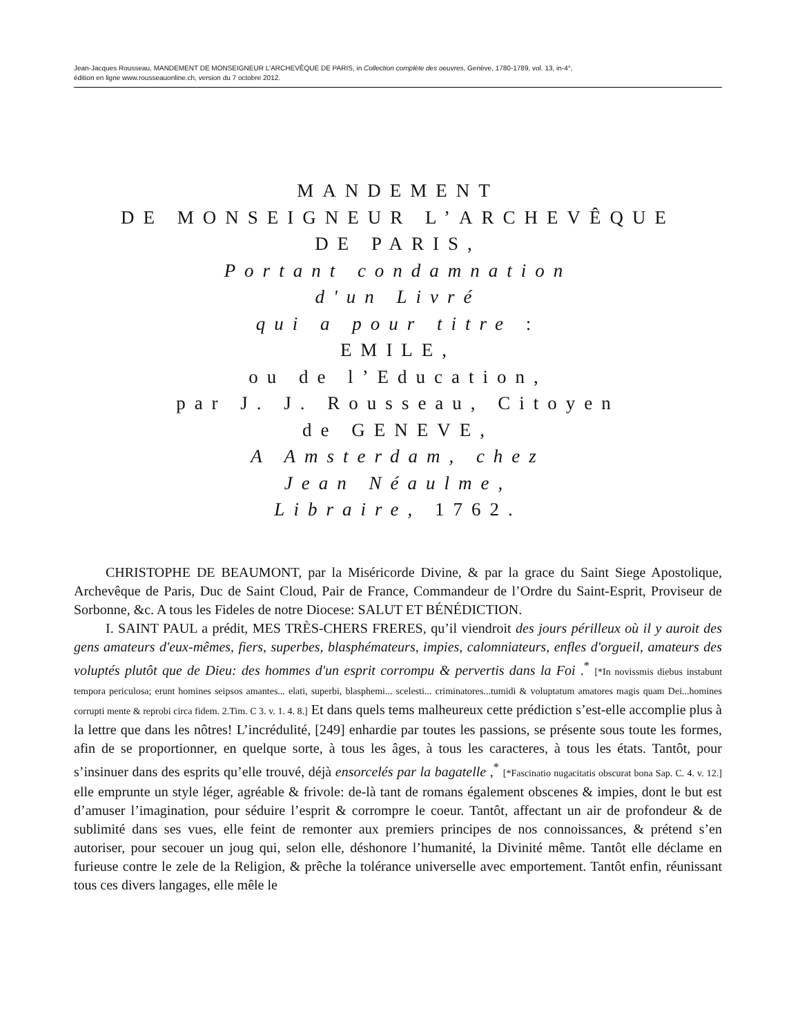Jean-Jacques Rousseau, MANDEMENT DE MONSEIGNEUR L'ARCHEVÊQUE DE PARIS, in Collection complète des oeuvres, Genève, 1780-1789, vol. 13, in-4°,
édition en ligne www.rousseauonline.ch, version du 7 octobre 2012.
MANDEMENT
DE MONSEIGNEUR L’ARCHEVÊQUE
DE PARIS,
Portant condamnation
d'un Livré
qui a pour titre :
EMILE,
ou de l’Education,
par J. J. Rousseau, Citoyen
de GENEVE,
A Amsterdam, chez
Jean Néaulme,
Libraire, 1762.
CHRISTOPHE DE BEAUMONT, par la Miséricorde Divine, & par la grace du Saint Siege Apostolique, Archevêque de Paris, Duc de Saint Cloud, Pair de France, Commandeur de l’Ordre du Saint-Esprit, Proviseur de Sorbonne, &c. A tous les Fideles de notre Diocese: SALUT ET BÉNÉDICTION.
I. SAINT PAUL a prédit, MES TRÈS-CHERS FRERES, qu’il viendroit des jours périlleux où il y auroit des gens amateurs d'eux-mêmes, fiers, superbes, blasphémateurs, impies, calomniateurs, enfles d'orgueil, amateurs des voluptés plutôt que de Dieu: des hommes d'un esprit corrompu & pervertis dans la Foi .<sup>*</sup> [*In novissmis diebus instabunt tempora periculosa; erunt homines seipsos amantes... elati, superbi, blasphemi... scelesti... criminatores...tumidi & voluptatum amatores magis quam Dei...homines corrupti mente & reprobi circa fidem. 2.Tim. C 3. v. 1. 4. 8.] Et dans quels tems malheureux cette prédiction s’est-elle accomplie plus à la lettre que dans les nôtres! L’incrédulité, [249] enhardie par toutes les passions, se présente sous toute les formes, afin de se proportionner, en quelque sorte, à tous les âges, à tous les caracteres, à tous les états. Tantôt, pour s’insinuer dans des esprits qu’elle trouvé, déjà ensorcelés par la bagatelle ,<sup>*</sup> [*Fascinatio nugacitatis obscurat bona Sap. C. 4. v. 12.] elle emprunte un style léger, agréable & frivole: de-là tant de romans également obscenes & impies, dont le but est d’amuser l’imagination, pour séduire l’esprit & corrompre le coeur. Tantôt, affectant un air de profondeur & de sublimité dans ses vues, elle feint de remonter aux premiers principes de nos connoissances, & prétend s’en autoriser, pour secouer un joug qui, selon elle, déshonore l’humanité, la Divinité même. Tantôt elle déclame en furieuse contre le zele de la Religion, & prêche la tolérance universelle avec emportement. Tantôt enfin, réunissant tous ces divers langages, elle mêle le